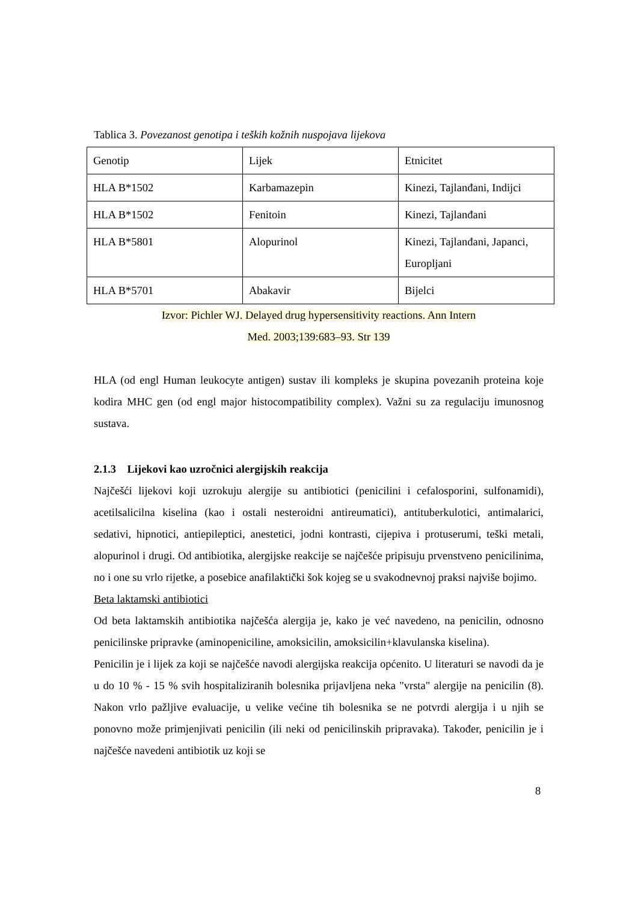Tablica 3. Povezanost genotipa i teških kožnih nuspojava lijekova
| Genotip | Lijek | Etnicitet |
| HLA B*1502 | Karbamazepin | Kinezi, Tajlanđani, Indijci |
| HLA B*1502 | Fenitoin | Kinezi, Tajlanđani |
| HLA B*5801 | Alopurinol | Kinezi, Tajlanđani, Japanci, Europljani |
| HLA B*5701 | Abakavir | Bijelci |
Izvor: Pichler WJ. Delayed drug hypersensitivity reactions. Ann Intern
Med. 2003;139:683–93. Str 139
HLA (od engl Human leukocyte antigen) sustav ili kompleks je skupina povezanih proteina koje kodira MHC gen (od engl major histocompatibility complex). Važni su za regulaciju imunosnog sustava.
2.1.3 Lijekovi kao uzročnici alergijskih reakcija
Najčešći lijekovi koji uzrokuju alergije su antibiotici (penicilini i cefalosporini, sulfonamidi), acetilsalicilna kiselina (kao i ostali nesteroidni antireumatici), antituberkulotici, antimalarici, sedativi, hipnotici, antiepileptici, anestetici, jodni kontrasti, cijepiva i protuserumi, teški metali, alopurinol i drugi. Od antibiotika, alergijske reakcije se najčešće pripisuju prvenstveno penicilinima, no i one su vrlo rijetke, a posebice anafilaktički šok kojeg se u svakodnevnoj praksi najviše bojimo.
Beta laktamski antibiotici
Od beta laktamskih antibiotika najčešća alergija je, kako je već navedeno, na penicilin, odnosno penicilinske pripravke (aminopeniciline, amoksicilin, amoksicilin+klavulanska kiselina).
Penicilin je i lijek za koji se najčešće navodi alergijska reakcija općenito. U literaturi se navodi da je u do 10 % - 15 % svih hospitaliziranih bolesnika prijavljena neka "vrsta" alergije na penicilin (8). Nakon vrlo pažljive evaluacije, u velike većine tih bolesnika se ne potvrdi alergija i u njih se ponovno može primjenjivati penicilin (ili neki od penicilinskih pripravaka). Također, penicilin je i najčešće navedeni antibiotik uz koji se
8